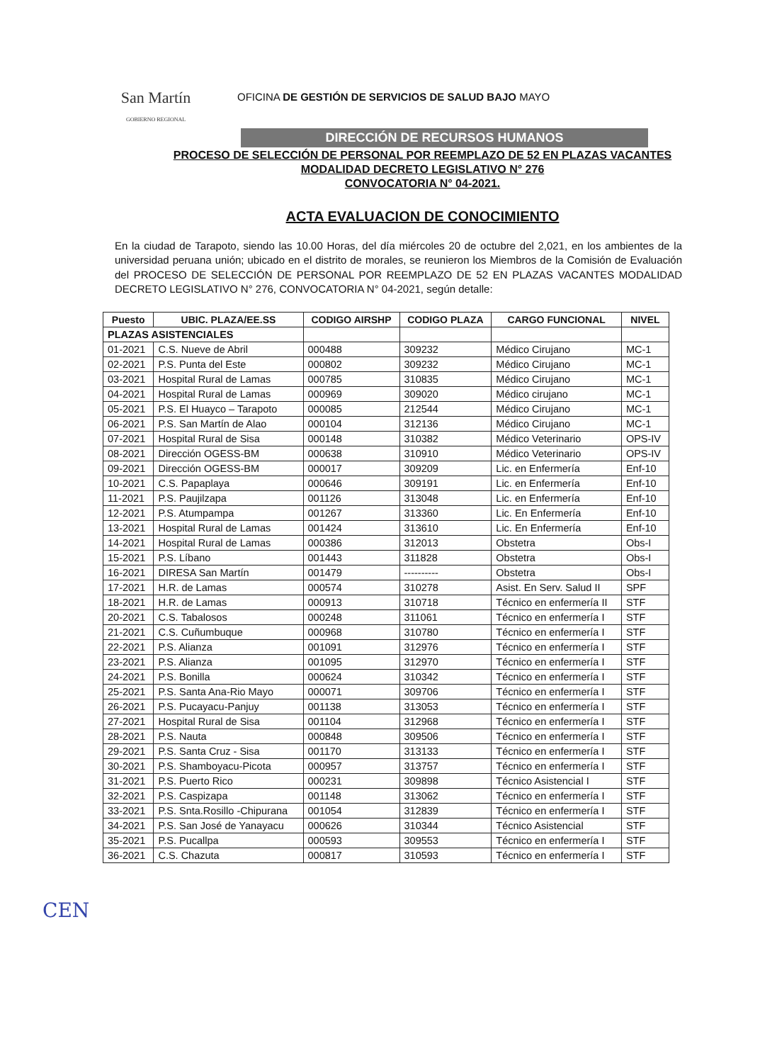San Martín
GOBIERNO REGIONAL
OFICINA DE GESTIÓN DE SERVICIOS DE SALUD BAJO MAYO
DIRECCIÓN DE RECURSOS HUMANOS
PROCESO DE SELECCIÓN DE PERSONAL POR REEMPLAZO DE 52 EN PLAZAS VACANTES
MODALIDAD DECRETO LEGISLATIVO N° 276
CONVOCATORIA N° 04-2021.
ACTA EVALUACION DE CONOCIMIENTO
En la ciudad de Tarapoto, siendo las 10.00 Horas, del día miércoles 20 de octubre del 2,021, en los ambientes de la universidad peruana unión; ubicado en el distrito de morales, se reunieron los Miembros de la Comisión de Evaluación del PROCESO DE SELECCIÓN DE PERSONAL POR REEMPLAZO DE 52 EN PLAZAS VACANTES MODALIDAD DECRETO LEGISLATIVO N° 276, CONVOCATORIA N° 04-2021, según detalle:
| Puesto | UBIC. PLAZA/EE.SS | CODIGO AIRSHP | CODIGO PLAZA | CARGO FUNCIONAL | NIVEL |
| --- | --- | --- | --- | --- | --- |
| PLAZAS ASISTENCIALES | | | | | |
| 01-2021 | C.S. Nueve de Abril | 000488 | 309232 | Médico Cirujano | MC-1 |
| 02-2021 | P.S. Punta del Este | 000802 | 309232 | Médico Cirujano | MC-1 |
| 03-2021 | Hospital Rural de Lamas | 000785 | 310835 | Médico Cirujano | MC-1 |
| 04-2021 | Hospital Rural de Lamas | 000969 | 309020 | Médico cirujano | MC-1 |
| 05-2021 | P.S. El Huayco – Tarapoto | 000085 | 212544 | Médico Cirujano | MC-1 |
| 06-2021 | P.S. San Martín de Alao | 000104 | 312136 | Médico Cirujano | MC-1 |
| 07-2021 | Hospital Rural de Sisa | 000148 | 310382 | Médico Veterinario | OPS-IV |
| 08-2021 | Dirección OGESS-BM | 000638 | 310910 | Médico Veterinario | OPS-IV |
| 09-2021 | Dirección OGESS-BM | 000017 | 309209 | Lic. en Enfermería | Enf-10 |
| 10-2021 | C.S. Papaplaya | 000646 | 309191 | Lic. en Enfermería | Enf-10 |
| 11-2021 | P.S. Paujilzapa | 001126 | 313048 | Lic. en Enfermería | Enf-10 |
| 12-2021 | P.S. Atumpampa | 001267 | 313360 | Lic. En Enfermería | Enf-10 |
| 13-2021 | Hospital Rural de Lamas | 001424 | 313610 | Lic. En Enfermería | Enf-10 |
| 14-2021 | Hospital Rural de Lamas | 000386 | 312013 | Obstetra | Obs-I |
| 15-2021 | P.S. Líbano | 001443 | 311828 | Obstetra | Obs-I |
| 16-2021 | DIRESA San Martín | 001479 | ---------- | Obstetra | Obs-I |
| 17-2021 | H.R. de Lamas | 000574 | 310278 | Asist. En Serv. Salud II | SPF |
| 18-2021 | H.R. de Lamas | 000913 | 310718 | Técnico en enfermería II | STF |
| 20-2021 | C.S. Tabalosos | 000248 | 311061 | Técnico en enfermería I | STF |
| 21-2021 | C.S. Cuñumbuque | 000968 | 310780 | Técnico en enfermería I | STF |
| 22-2021 | P.S. Alianza | 001091 | 312976 | Técnico en enfermería I | STF |
| 23-2021 | P.S. Alianza | 001095 | 312970 | Técnico en enfermería I | STF |
| 24-2021 | P.S. Bonilla | 000624 | 310342 | Técnico en enfermería I | STF |
| 25-2021 | P.S. Santa Ana-Rio Mayo | 000071 | 309706 | Técnico en enfermería I | STF |
| 26-2021 | P.S. Pucayacu-Panjuy | 001138 | 313053 | Técnico en enfermería I | STF |
| 27-2021 | Hospital Rural de Sisa | 001104 | 312968 | Técnico en enfermería I | STF |
| 28-2021 | P.S. Nauta | 000848 | 309506 | Técnico en enfermería I | STF |
| 29-2021 | P.S. Santa Cruz - Sisa | 001170 | 313133 | Técnico en enfermería I | STF |
| 30-2021 | P.S. Shamboyacu-Picota | 000957 | 313757 | Técnico en enfermería I | STF |
| 31-2021 | P.S. Puerto Rico | 000231 | 309898 | Técnico Asistencial I | STF |
| 32-2021 | P.S. Caspizapa | 001148 | 313062 | Técnico en enfermería I | STF |
| 33-2021 | P.S. Snta.Rosillo -Chipurana | 001054 | 312839 | Técnico en enfermería I | STF |
| 34-2021 | P.S. San José de Yanayacu | 000626 | 310344 | Técnico Asistencial | STF |
| 35-2021 | P.S. Pucallpa | 000593 | 309553 | Técnico en enfermería I | STF |
| 36-2021 | C.S. Chazuta | 000817 | 310593 | Técnico en enfermería I | STF |
CEN